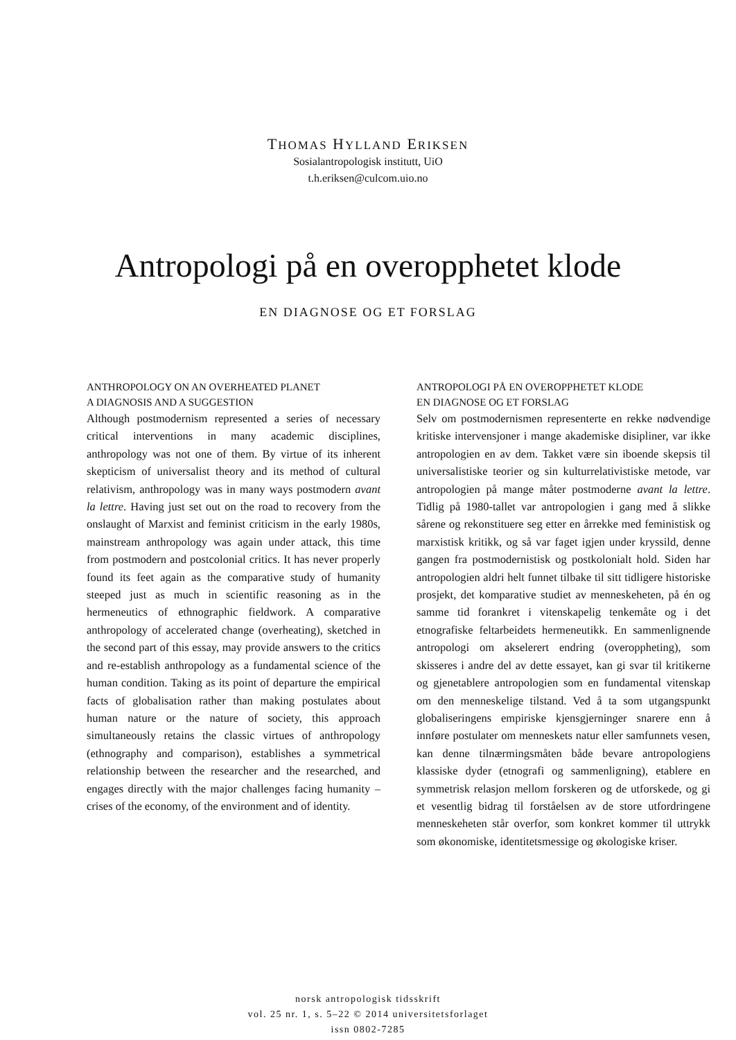THOMAS HYLLAND ERIKSEN
Sosialantropologisk institutt, UiO
t.h.eriksen@culcom.uio.no
Antropologi på en overopphetet klode
EN DIAGNOSE OG ET FORSLAG
ANTHROPOLOGY ON AN OVERHEATED PLANET
A DIAGNOSIS AND A SUGGESTION
Although postmodernism represented a series of necessary critical interventions in many academic disciplines, anthropology was not one of them. By virtue of its inherent skepticism of universalist theory and its method of cultural relativism, anthropology was in many ways postmodern avant la lettre. Having just set out on the road to recovery from the onslaught of Marxist and feminist criticism in the early 1980s, mainstream anthropology was again under attack, this time from postmodern and postcolonial critics. It has never properly found its feet again as the comparative study of humanity steeped just as much in scientific reasoning as in the hermeneutics of ethnographic fieldwork. A comparative anthropology of accelerated change (overheating), sketched in the second part of this essay, may provide answers to the critics and re-establish anthropology as a fundamental science of the human condition. Taking as its point of departure the empirical facts of globalisation rather than making postulates about human nature or the nature of society, this approach simultaneously retains the classic virtues of anthropology (ethnography and comparison), establishes a symmetrical relationship between the researcher and the researched, and engages directly with the major challenges facing humanity – crises of the economy, of the environment and of identity.
ANTROPOLOGI PÅ EN OVEROPPHETET KLODE
EN DIAGNOSE OG ET FORSLAG
Selv om postmodernismen representerte en rekke nødvendige kritiske intervensjoner i mange akademiske disipliner, var ikke antropologien en av dem. Takket være sin iboende skepsis til universalistiske teorier og sin kulturrelativistiske metode, var antropologien på mange måter postmoderne avant la lettre. Tidlig på 1980-tallet var antropologien i gang med å slikke sårene og rekonstituere seg etter en årrekke med feministisk og marxistisk kritikk, og så var faget igjen under kryssild, denne gangen fra postmodernistisk og postkolonialt hold. Siden har antropologien aldri helt funnet tilbake til sitt tidligere historiske prosjekt, det komparative studiet av menneskeheten, på én og samme tid forankret i vitenskapelig tenkemåte og i det etnografiske feltarbeidets hermeneutikk. En sammenlignende antropologi om akselerert endring (overoppheting), som skisseres i andre del av dette essayet, kan gi svar til kritikerne og gjenetablere antropologien som en fundamental vitenskap om den menneskelige tilstand. Ved å ta som utgangspunkt globaliseringens empiriske kjensgjerninger snarere enn å innføre postulater om menneskets natur eller samfunnets vesen, kan denne tilnærmingsmåten både bevare antropologiens klassiske dyder (etnografi og sammenligning), etablere en symmetrisk relasjon mellom forskeren og de utforskede, og gi et vesentlig bidrag til forståelsen av de store utfordringene menneskeheten står overfor, som konkret kommer til uttrykk som økonomiske, identitetsmessige og økologiske kriser.
norsk antropologisk tidsskrift
vol. 25 nr. 1, s. 5–22 © 2014 universitetsforlaget
issn 0802-7285